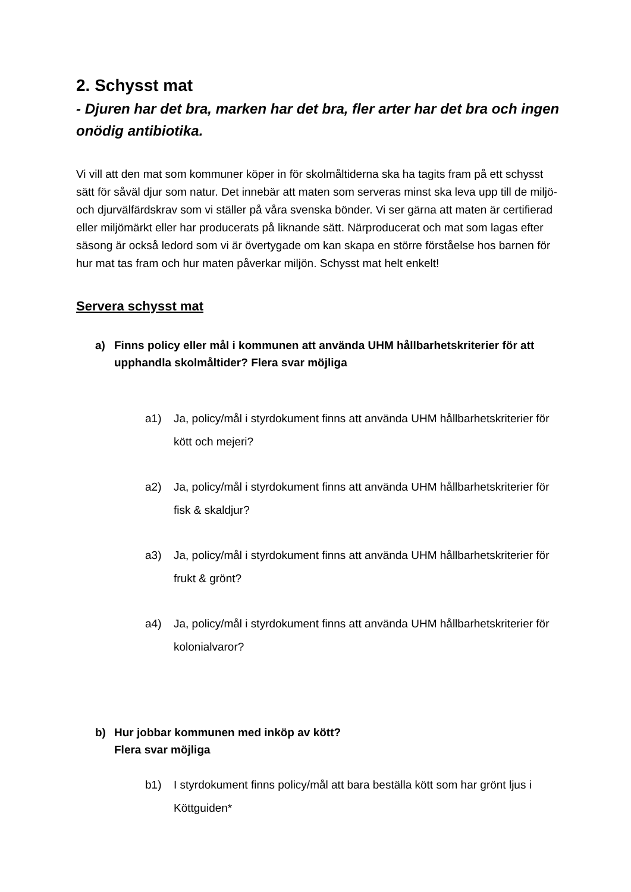2. Schysst mat
- Djuren har det bra, marken har det bra, fler arter har det bra och ingen onödig antibiotika.
Vi vill att den mat som kommuner köper in för skolmåltiderna ska ha tagits fram på ett schysst sätt för såväl djur som natur. Det innebär att maten som serveras minst ska leva upp till de miljö- och djurvälfärdskrav som vi ställer på våra svenska bönder. Vi ser gärna att maten är certifierad eller miljömärkt eller har producerats på liknande sätt. Närproducerat och mat som lagas efter säsong är också ledord som vi är övertygade om kan skapa en större förståelse hos barnen för hur mat tas fram och hur maten påverkar miljön. Schysst mat helt enkelt!
Servera schysst mat
a) Finns policy eller mål i kommunen att använda UHM hållbarhetskriterier för att upphandla skolmåltider? Flera svar möjliga
a1) Ja, policy/mål i styrdokument finns att använda UHM hållbarhetskriterier för kött och mejeri?
a2) Ja, policy/mål i styrdokument finns att använda UHM hållbarhetskriterier för fisk & skaldjur?
a3) Ja, policy/mål i styrdokument finns att använda UHM hållbarhetskriterier för frukt & grönt?
a4) Ja, policy/mål i styrdokument finns att använda UHM hållbarhetskriterier för kolonialvaror?
b) Hur jobbar kommunen med inköp av kött?
Flera svar möjliga
b1) I styrdokument finns policy/mål att bara beställa kött som har grönt ljus i Köttguiden*